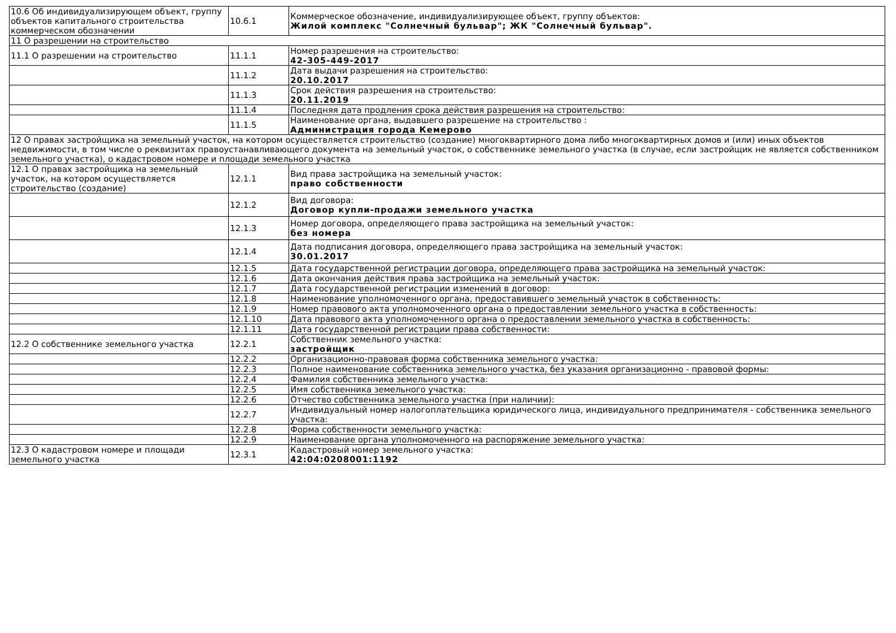| 10.6 Об индивидуализирующем объект, группу объектов капитального строительства коммерческом обозначении | 10.6.1 | Коммерческое обозначение, индивидуализирующее объект, группу объектов: Жилой комплекс "Солнечный бульвар"; ЖК "Солнечный бульвар". |
| 11 О разрешении на строительство | | |
| 11.1 О разрешении на строительство | 11.1.1 | Номер разрешения на строительство: 42-305-449-2017 |
| | 11.1.2 | Дата выдачи разрешения на строительство: 20.10.2017 |
| | 11.1.3 | Срок действия разрешения на строительство: 20.11.2019 |
| | 11.1.4 | Последняя дата продления срока действия разрешения на строительство: |
| | 11.1.5 | Наименование органа, выдавшего разрешение на строительство : Администрация города Кемерово |
| 12 О правах застройщика на земельный участок, на котором осуществляется строительство (создание) многоквартирного дома либо многоквартирных домов и (или) иных объектов недвижимости, в том числе о реквизитах правоустанавливающего документа на земельный участок, о собственнике земельного участка (в случае, если застройщик не является собственником земельного участка), о кадастровом номере и площади земельного участка | | |
| 12.1 О правах застройщика на земельный участок, на котором осуществляется строительство (создание) | 12.1.1 | Вид права застройщика на земельный участок: право собственности |
| | 12.1.2 | Вид договора: Договор купли-продажи земельного участка |
| | 12.1.3 | Номер договора, определяющего права застройщика на земельный участок: без номера |
| | 12.1.4 | Дата подписания договора, определяющего права застройщика на земельный участок: 30.01.2017 |
| | 12.1.5 | Дата государственной регистрации договора, определяющего права застройщика на земельный участок: |
| | 12.1.6 | Дата окончания действия права застройщика на земельный участок: |
| | 12.1.7 | Дата государственной регистрации изменений в договор: |
| | 12.1.8 | Наименование уполномоченного органа, предоставившего земельный участок в собственность: |
| | 12.1.9 | Номер правового акта уполномоченного органа о предоставлении земельного участка в собственность: |
| | 12.1.10 | Дата правового акта уполномоченного органа о предоставлении земельного участка в собственность: |
| | 12.1.11 | Дата государственной регистрации права собственности: |
| 12.2 О собственнике земельного участка | 12.2.1 | Собственник земельного участка: застройщик |
| | 12.2.2 | Организационно-правовая форма собственника земельного участка: |
| | 12.2.3 | Полное наименование собственника земельного участка, без указания организационно - правовой формы: |
| | 12.2.4 | Фамилия собственника земельного участка: |
| | 12.2.5 | Имя собственника земельного участка: |
| | 12.2.6 | Отчество собственника земельного участка (при наличии): |
| | 12.2.7 | Индивидуальный номер налогоплательщика юридического лица, индивидуального предпринимателя - собственника земельного участка: |
| | 12.2.8 | Форма собственности земельного участка: |
| | 12.2.9 | Наименование органа уполномоченного на распоряжение земельного участка: |
| 12.3 О кадастровом номере и площади земельного участка | 12.3.1 | Кадастровый номер земельного участка: 42:04:0208001:1192 |